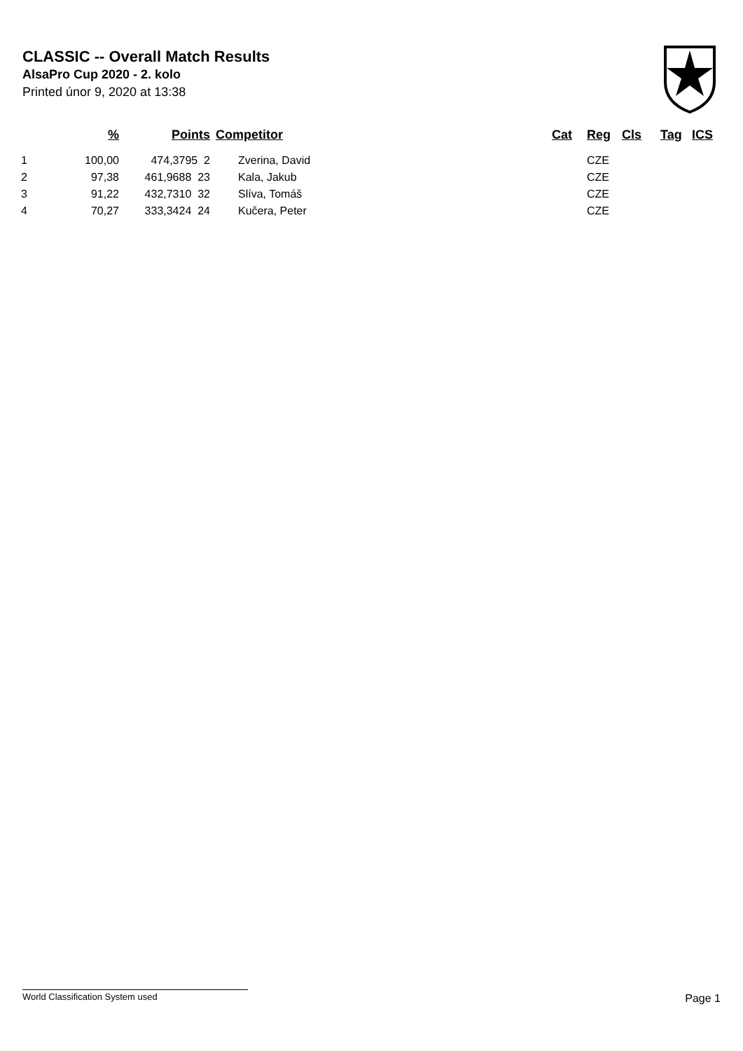CLASSIC -- Overall Match Results
AlsaPro Cup 2020 - 2. kolo
Printed únor 9, 2020 at 13:38
| | % | Points | Competitor | Cat | Reg | Cls | Tag | ICS |
| --- | --- | --- | --- | --- | --- | --- | --- | --- |
| 1 | 100,00 | 474,3795 2 | Zverina, David | | CZE | | | |
| 2 | 97,38 | 461,9688 23 | Kala, Jakub | | CZE | | | |
| 3 | 91,22 | 432,7310 32 | Slíva, Tomáš | | CZE | | | |
| 4 | 70,27 | 333,3424 24 | Kučera, Peter | | CZE | | | |
World Classification System used Page 1